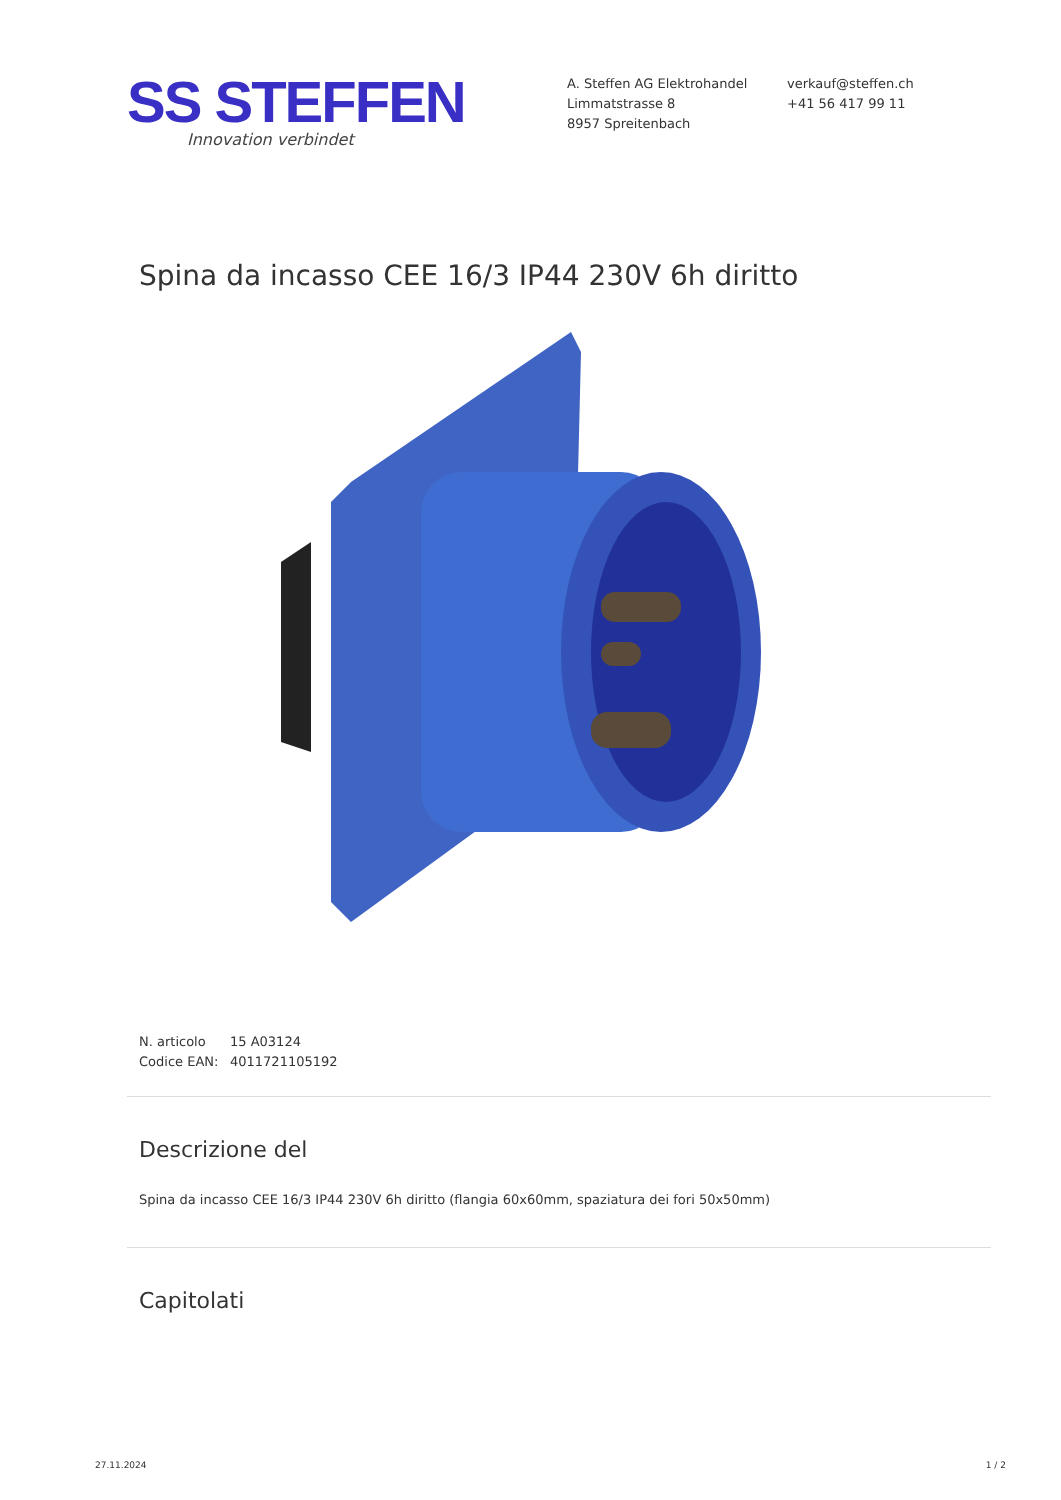SS STEFFEN
Innovation verbindet
A. Steffen AG Elektrohandel
Limmatstrasse 8
8957 Spreitenbach
verkauf@steffen.ch
+41 56 417 99 11
Spina da incasso CEE 16/3 IP44 230V 6h diritto
N. articolo 15 A03124
Codice EAN: 4011721105192
Descrizione del
Spina da incasso CEE 16/3 IP44 230V 6h diritto (flangia 60x60mm, spaziatura dei fori 50x50mm)
Capitolati
27.11.2024 1 / 2